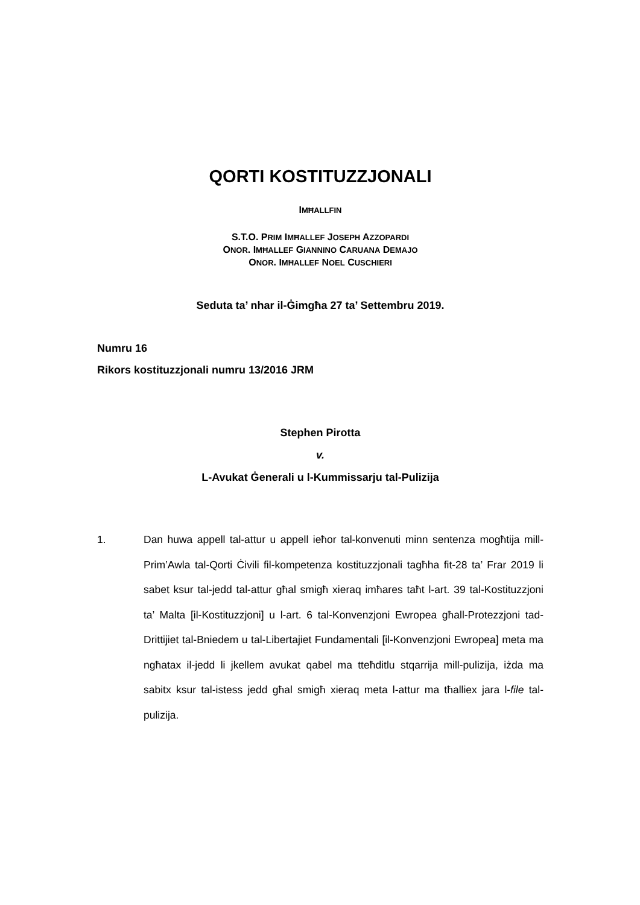QORTI KOSTITUZZJONALI
IMĦALLFIN
S.T.O. PRIM IMĦALLEF JOSEPH AZZOPARDI
ONOR. IMĦALLEF GIANNINO CARUANA DEMAJO
ONOR. IMĦALLEF NOEL CUSCHIERI
Seduta ta’ nhar il-Ġimgħa 27 ta’ Settembru 2019.
Numru 16
Rikors kostituzzjonali numru 13/2016 JRM
Stephen Pirotta
v.
L-Avukat Ġenerali u l-Kummissarju tal-Pulizija
1. Dan huwa appell tal-attur u appell ieħor tal-konvenuti minn sentenza mogħtija mill-Prim’Awla tal-Qorti Ċivili fil-kompetenza kostituzzjonali tagħha fit-28 ta’ Frar 2019 li sabet ksur tal-jedd tal-attur għal smigħ xieraq imħares taħt l-art. 39 tal-Kostituzzjoni ta’ Malta [il-Kostituzzjoni] u l-art. 6 tal-Konvenzjoni Ewropea għall-Protezzjoni tad-Drittijiet tal-Bniedem u tal-Libertajiet Fundamentali [il-Konvenzjoni Ewropea] meta ma ngħatax il-jedd li jkellem avukat qabel ma tteħditlu stqarrija mill-pulizija, iżda ma sabitx ksur tal-istess jedd għal smigħ xieraq meta l-attur ma tħalliex jara l-file tal-pulizija.